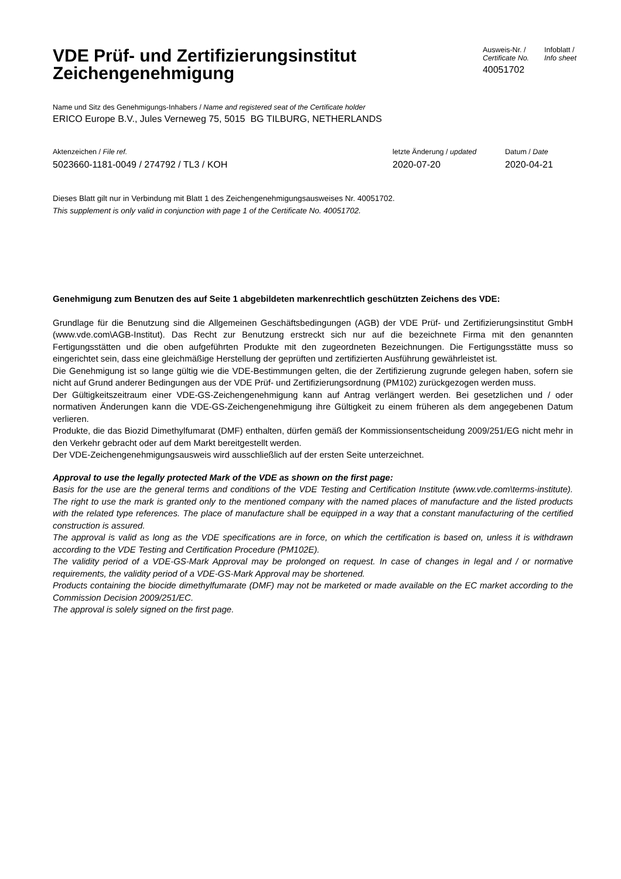VDE Prüf- und Zertifizierungsinstitut
Zeichengenehmigung
Ausweis-Nr. /
Certificate No.
40051702
Infoblatt /
Info sheet
Name und Sitz des Genehmigungs-Inhabers / Name and registered seat of the Certificate holder
ERICO Europe B.V., Jules Verneweg 75, 5015 BG TILBURG, NETHERLANDS
Aktenzeichen / File ref.
5023660-1181-0049 / 274792 / TL3 / KOH
letzte Änderung / updated
2020-07-20
Datum / Date
2020-04-21
Dieses Blatt gilt nur in Verbindung mit Blatt 1 des Zeichengenehmigungsausweises Nr. 40051702.
This supplement is only valid in conjunction with page 1 of the Certificate No. 40051702.
Genehmigung zum Benutzen des auf Seite 1 abgebildeten markenrechtlich geschützten Zeichens des VDE:
Grundlage für die Benutzung sind die Allgemeinen Geschäftsbedingungen (AGB) der VDE Prüf- und Zertifizierungsinstitut GmbH (www.vde.com\AGB-Institut). Das Recht zur Benutzung erstreckt sich nur auf die bezeichnete Firma mit den genannten Fertigungsstätten und die oben aufgeführten Produkte mit den zugeordneten Bezeichnungen. Die Fertigungsstätte muss so eingerichtet sein, dass eine gleichmäßige Herstellung der geprüften und zertifizierten Ausführung gewährleistet ist.
Die Genehmigung ist so lange gültig wie die VDE-Bestimmungen gelten, die der Zertifizierung zugrunde gelegen haben, sofern sie nicht auf Grund anderer Bedingungen aus der VDE Prüf- und Zertifizierungsordnung (PM102) zurückgezogen werden muss.
Der Gültigkeitszeitraum einer VDE-GS-Zeichengenehmigung kann auf Antrag verlängert werden. Bei gesetzlichen und / oder normativen Änderungen kann die VDE-GS-Zeichengenehmigung ihre Gültigkeit zu einem früheren als dem angegebenen Datum verlieren.
Produkte, die das Biozid Dimethylfumarat (DMF) enthalten, dürfen gemäß der Kommissionsentscheidung 2009/251/EG nicht mehr in den Verkehr gebracht oder auf dem Markt bereitgestellt werden.
Der VDE-Zeichengenehmigungsausweis wird ausschließlich auf der ersten Seite unterzeichnet.
Approval to use the legally protected Mark of the VDE as shown on the first page:
Basis for the use are the general terms and conditions of the VDE Testing and Certification Institute (www.vde.com\terms-institute). The right to use the mark is granted only to the mentioned company with the named places of manufacture and the listed products with the related type references. The place of manufacture shall be equipped in a way that a constant manufacturing of the certified construction is assured.
The approval is valid as long as the VDE specifications are in force, on which the certification is based on, unless it is withdrawn according to the VDE Testing and Certification Procedure (PM102E).
The validity period of a VDE-GS-Mark Approval may be prolonged on request. In case of changes in legal and / or normative requirements, the validity period of a VDE-GS-Mark Approval may be shortened.
Products containing the biocide dimethylfumarate (DMF) may not be marketed or made available on the EC market according to the Commission Decision 2009/251/EC.
The approval is solely signed on the first page.